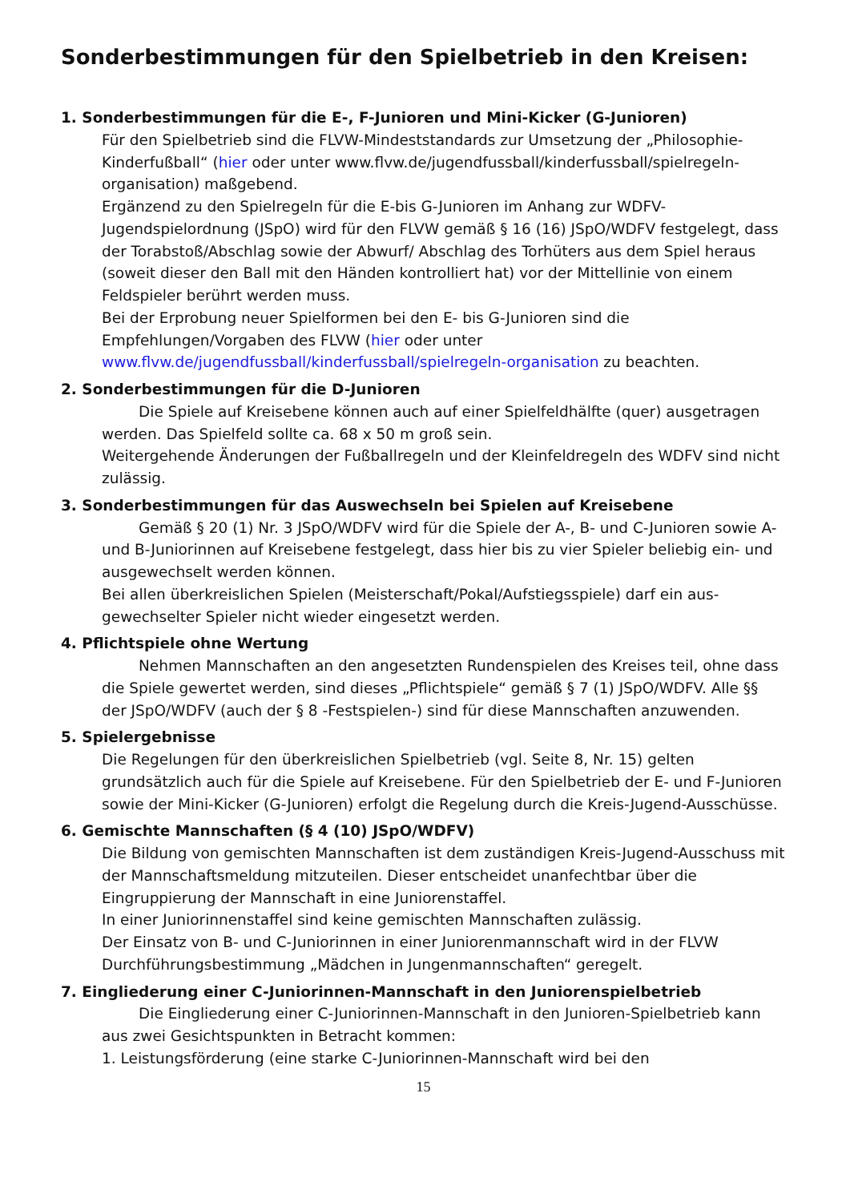Sonderbestimmungen für den Spielbetrieb in den Kreisen:
1. Sonderbestimmungen für die E-, F-Junioren und Mini-Kicker (G-Junioren)
Für den Spielbetrieb sind die FLVW-Mindeststandards zur Umsetzung der „Philosophie-Kinderfußball“ (hier oder unter www.flvw.de/jugendfussball/kinderfussball/spielregeln-organisation) maßgebend.
Ergänzend zu den Spielregeln für die E-bis G-Junioren im Anhang zur WDFV-Jugendspielordnung (JSpO) wird für den FLVW gemäß § 16 (16) JSpO/WDFV festgelegt, dass der Torabstoß/Abschlag sowie der Abwurf/ Abschlag des Torhüters aus dem Spiel heraus (soweit dieser den Ball mit den Händen kontrolliert hat) vor der Mittellinie von einem Feldspieler berührt werden muss.
Bei der Erprobung neuer Spielformen bei den E- bis G-Junioren sind die Empfehlungen/Vorgaben des FLVW (hier oder unter www.flvw.de/jugendfussball/kinderfussball/spielregeln-organisation zu beachten.
2. Sonderbestimmungen für die D-Junioren
Die Spiele auf Kreisebene können auch auf einer Spielfeldhälfte (quer) ausgetragen werden. Das Spielfeld sollte ca. 68 x 50 m groß sein.
Weitergehende Änderungen der Fußballregeln und der Kleinfeldregeln des WDFV sind nicht zulässig.
3. Sonderbestimmungen für das Auswechseln bei Spielen auf Kreisebene
Gemäß § 20 (1) Nr. 3 JSpO/WDFV wird für die Spiele der A-, B- und C-Junioren sowie A- und B-Juniorinnen auf Kreisebene festgelegt, dass hier bis zu vier Spieler beliebig ein- und ausgewechselt werden können.
Bei allen überkreislichen Spielen (Meisterschaft/Pokal/Aufstiegsspiele) darf ein aus-gewechselter Spieler nicht wieder eingesetzt werden.
4. Pflichtspiele ohne Wertung
Nehmen Mannschaften an den angesetzten Rundenspielen des Kreises teil, ohne dass die Spiele gewertet werden, sind dieses „Pflichtspiele“ gemäß § 7 (1) JSpO/WDFV. Alle §§ der JSpO/WDFV (auch der § 8 -Festspielen-) sind für diese Mannschaften anzuwenden.
5. Spielergebnisse
Die Regelungen für den überkreislichen Spielbetrieb (vgl. Seite 8, Nr. 15) gelten grundsätzlich auch für die Spiele auf Kreisebene. Für den Spielbetrieb der E- und F-Junioren sowie der Mini-Kicker (G-Junioren) erfolgt die Regelung durch die Kreis-Jugend-Ausschüsse.
6. Gemischte Mannschaften (§ 4 (10) JSpO/WDFV)
Die Bildung von gemischten Mannschaften ist dem zuständigen Kreis-Jugend-Ausschuss mit der Mannschaftsmeldung mitzuteilen. Dieser entscheidet unanfechtbar über die Eingruppierung der Mannschaft in eine Juniorenstaffel.
In einer Juniorinnenstaffel sind keine gemischten Mannschaften zulässig.
Der Einsatz von B- und C-Juniorinnen in einer Juniorenmannschaft wird in der FLVW Durchführungsbestimmung „Mädchen in Jungenmannschaften“ geregelt.
7. Eingliederung einer C-Juniorinnen-Mannschaft in den Juniorenspielbetrieb
Die Eingliederung einer C-Juniorinnen-Mannschaft in den Junioren-Spielbetrieb kann aus zwei Gesichtspunkten in Betracht kommen:
1. Leistungsförderung (eine starke C-Juniorinnen-Mannschaft wird bei den
15